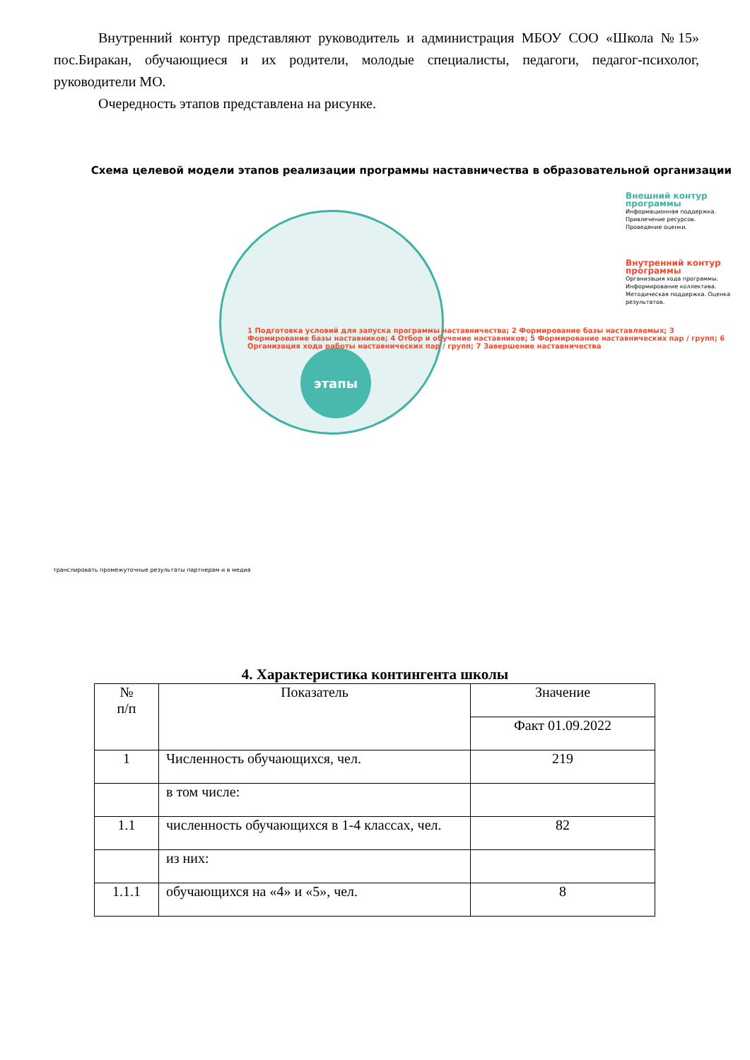Внутренний контур представляют руководитель и администрация МБОУ СОО «Школа №15» пос.Биракан, обучающиеся и их родители, молодые специалисты, педагоги, педагог-психолог, руководители МО.
Очередность этапов представлена на рисунке.
Схема целевой модели этапов реализации программы наставничества в образовательной организации
этапы
1 Подготовка условий для запуска программы наставничества; 2 Формирование базы наставляемых; 3 Формирование базы наставников; 4 Отбор и обучение наставников; 5 Формирование наставнических пар / групп; 6 Организация хода работы наставнических пар / групп; 7 Завершение наставничества
Внешний контур программы
Информационная поддержка. Привлечение ресурсов. Проведение оценки.
Внутренний контур программы
Организация хода программы. Информирование коллектива. Методическая поддержка. Оценка результатов.
транслировать промежуточные результаты партнерам и в медиа
4. Характеристика контингента школы
| № п/п | Показатель | Значение |
| --- | --- | --- |
| | | Факт 01.09.2022 |
| 1 | Численность обучающихся, чел. | 219 |
| | в том числе: | |
| 1.1 | численность обучающихся в 1-4 классах, чел. | 82 |
| | из них: | |
| 1.1.1 | обучающихся на «4» и «5», чел. | 8 |